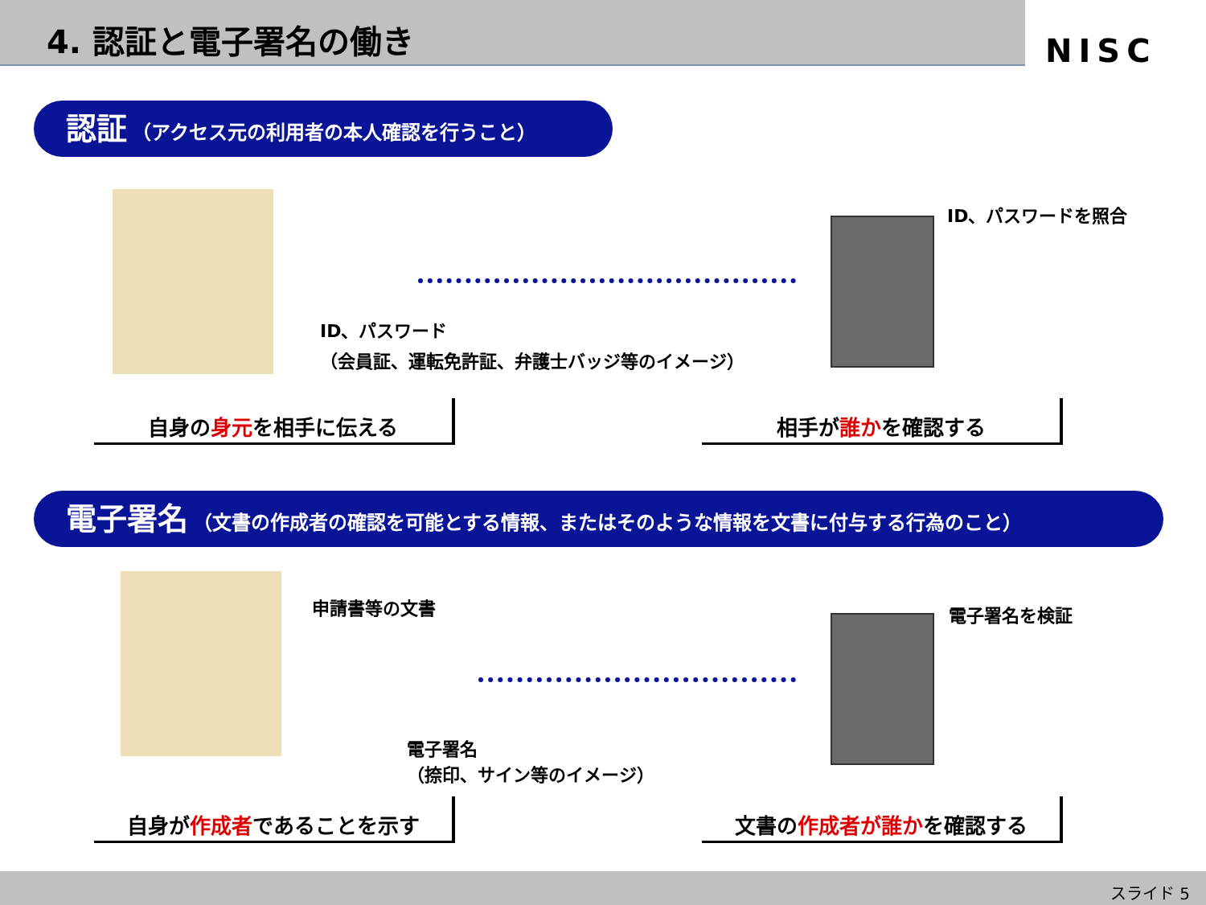4. 認証と電子署名の働き
NISC
認証 （アクセス元の利用者の本人確認を行うこと）
ID、パスワード
（会員証、運転免許証、弁護士バッジ等のイメージ）
ID、パスワードを照合
自身の身元を相手に伝える 相手が誰かを確認する
電子署名 （文書の作成者の確認を可能とする情報、またはそのような情報を文書に付与する行為のこと）
申請書等の文書
電子署名
（捺印、サイン等のイメージ）
電子署名を検証
自身が作成者であることを示す 文書の作成者が誰かを確認する
スライド 5